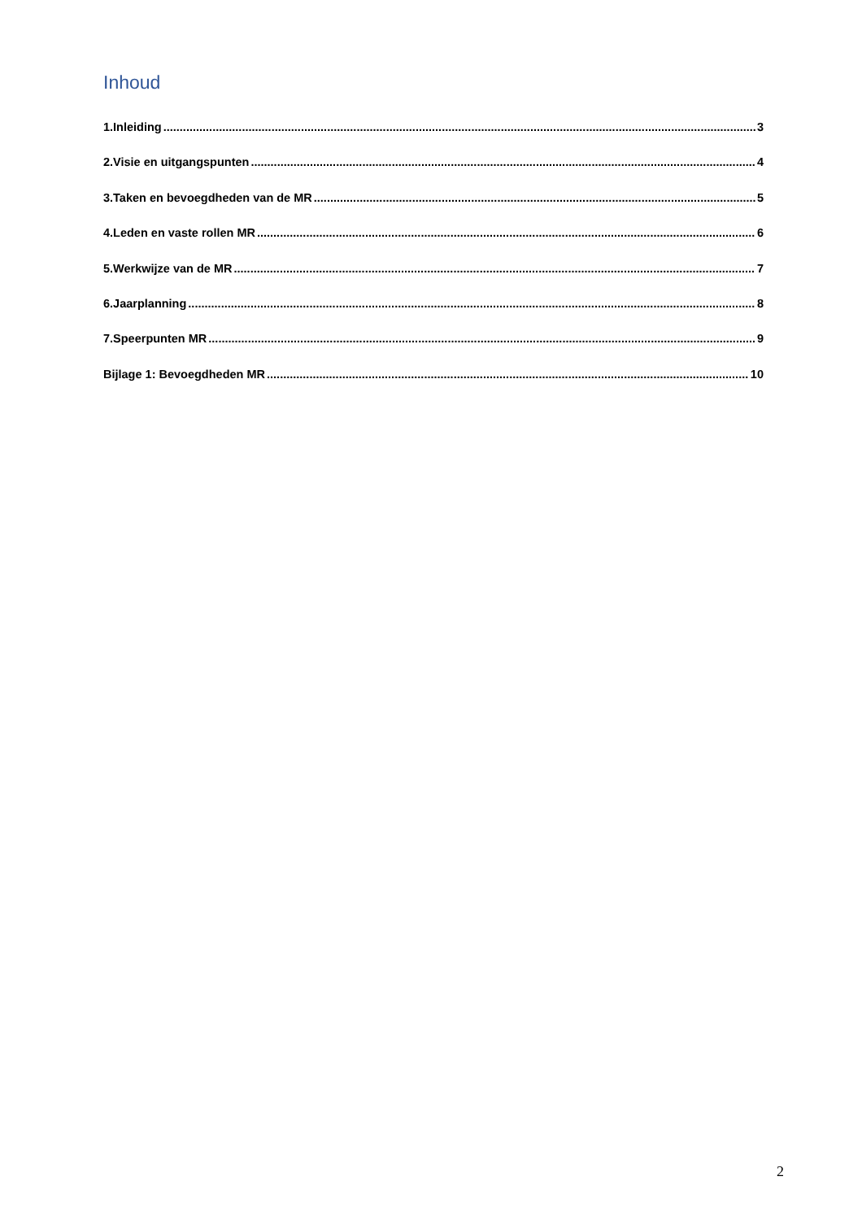Inhoud
1.Inleiding 3
2.Visie en uitgangspunten 4
3.Taken en bevoegdheden van de MR 5
4.Leden en vaste rollen MR 6
5.Werkwijze van de MR 7
6.Jaarplanning 8
7.Speerpunten MR 9
Bijlage 1: Bevoegdheden MR 10
2